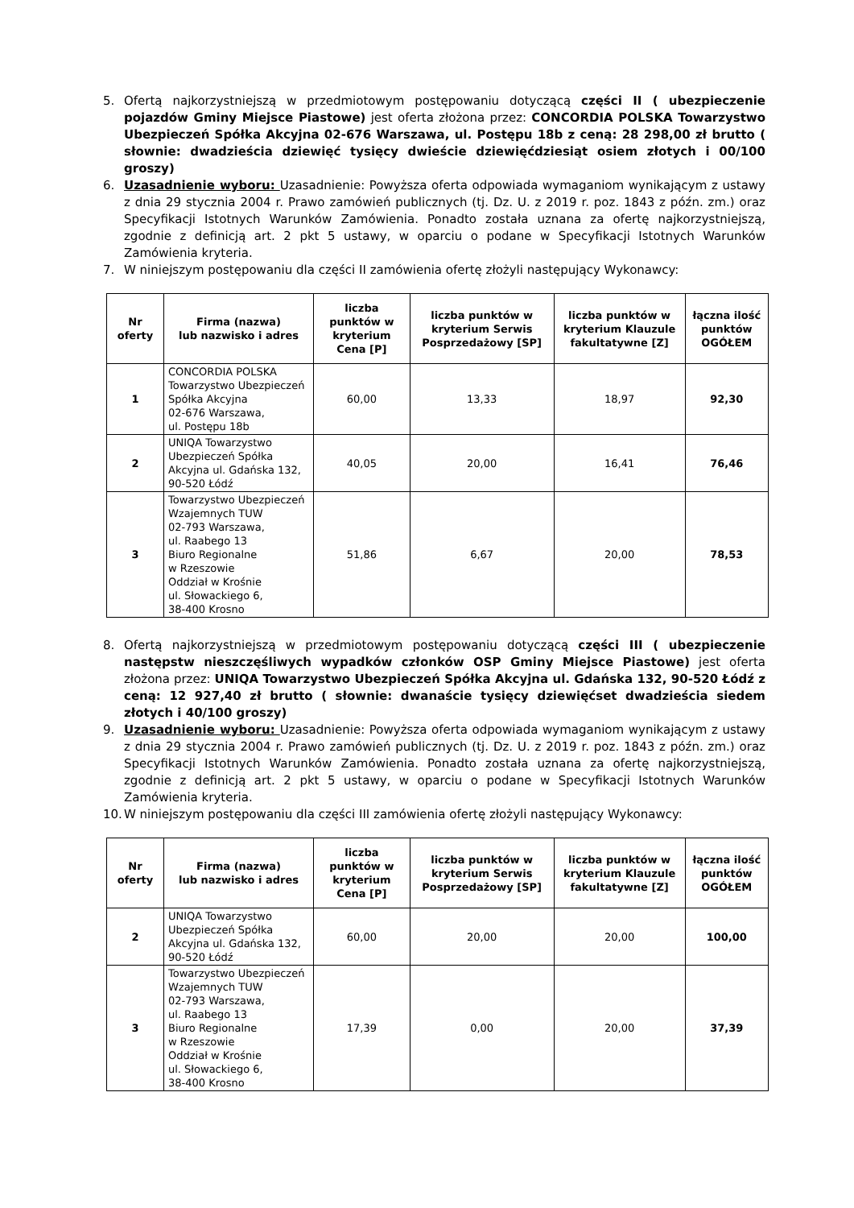5. Ofertą najkorzystniejszą w przedmiotowym postępowaniu dotyczącą części II ( ubezpieczenie pojazdów Gminy Miejsce Piastowe) jest oferta złożona przez: CONCORDIA POLSKA Towarzystwo Ubezpieczeń Spółka Akcyjna 02-676 Warszawa, ul. Postępu 18b z ceną: 28 298,00 zł brutto ( słownie: dwadzieścia dziewięć tysięcy dwieście dziewięćdziesiąt osiem złotych i 00/100 groszy)
6. Uzasadnienie wyboru: Uzasadnienie: Powyższa oferta odpowiada wymaganiom wynikającym z ustawy z dnia 29 stycznia 2004 r. Prawo zamówień publicznych (tj. Dz. U. z 2019 r. poz. 1843 z późn. zm.) oraz Specyfikacji Istotnych Warunków Zamówienia. Ponadto została uznana za ofertę najkorzystniejszą, zgodnie z definicją art. 2 pkt 5 ustawy, w oparciu o podane w Specyfikacji Istotnych Warunków Zamówienia kryteria.
7. W niniejszym postępowaniu dla części II zamówienia ofertę złożyli następujący Wykonawcy:
| Nr oferty | Firma (nazwa) lub nazwisko i adres | liczba punktów w kryterium Cena [P] | liczba punktów w kryterium Serwis Posprzedażowy [SP] | liczba punktów w kryterium Klauzule fakultatywne [Z] | łączna ilość punktów OGÓŁEM |
| --- | --- | --- | --- | --- | --- |
| 1 | CONCORDIA POLSKA Towarzystwo Ubezpieczeń Spółka Akcyjna 02-676 Warszawa, ul. Postępu 18b | 60,00 | 13,33 | 18,97 | 92,30 |
| 2 | UNIQA Towarzystwo Ubezpieczeń Spółka Akcyjna ul. Gdańska 132, 90-520 Łódź | 40,05 | 20,00 | 16,41 | 76,46 |
| 3 | Towarzystwo Ubezpieczeń Wzajemnych TUW 02-793 Warszawa, ul. Raabego 13 Biuro Regionalne w Rzeszowie Oddział w Krośnie ul. Słowackiego 6, 38-400 Krosno | 51,86 | 6,67 | 20,00 | 78,53 |
8. Ofertą najkorzystniejszą w przedmiotowym postępowaniu dotyczącą części III ( ubezpieczenie następstw nieszczęśliwych wypadków członków OSP Gminy Miejsce Piastowe) jest oferta złożona przez: UNIQA Towarzystwo Ubezpieczeń Spółka Akcyjna ul. Gdańska 132, 90-520 Łódź z ceną: 12 927,40 zł brutto ( słownie: dwanaście tysięcy dziewięćset dwadzieścia siedem złotych i 40/100 groszy)
9. Uzasadnienie wyboru: Uzasadnienie: Powyższa oferta odpowiada wymaganiom wynikającym z ustawy z dnia 29 stycznia 2004 r. Prawo zamówień publicznych (tj. Dz. U. z 2019 r. poz. 1843 z późn. zm.) oraz Specyfikacji Istotnych Warunków Zamówienia. Ponadto została uznana za ofertę najkorzystniejszą, zgodnie z definicją art. 2 pkt 5 ustawy, w oparciu o podane w Specyfikacji Istotnych Warunków Zamówienia kryteria.
10. W niniejszym postępowaniu dla części III zamówienia ofertę złożyli następujący Wykonawcy:
| Nr oferty | Firma (nazwa) lub nazwisko i adres | liczba punktów w kryterium Cena [P] | liczba punktów w kryterium Serwis Posprzedażowy [SP] | liczba punktów w kryterium Klauzule fakultatywne [Z] | łączna ilość punktów OGÓŁEM |
| --- | --- | --- | --- | --- | --- |
| 2 | UNIQA Towarzystwo Ubezpieczeń Spółka Akcyjna ul. Gdańska 132, 90-520 Łódź | 60,00 | 20,00 | 20,00 | 100,00 |
| 3 | Towarzystwo Ubezpieczeń Wzajemnych TUW 02-793 Warszawa, ul. Raabego 13 Biuro Regionalne w Rzeszowie Oddział w Krośnie ul. Słowackiego 6, 38-400 Krosno | 17,39 | 0,00 | 20,00 | 37,39 |